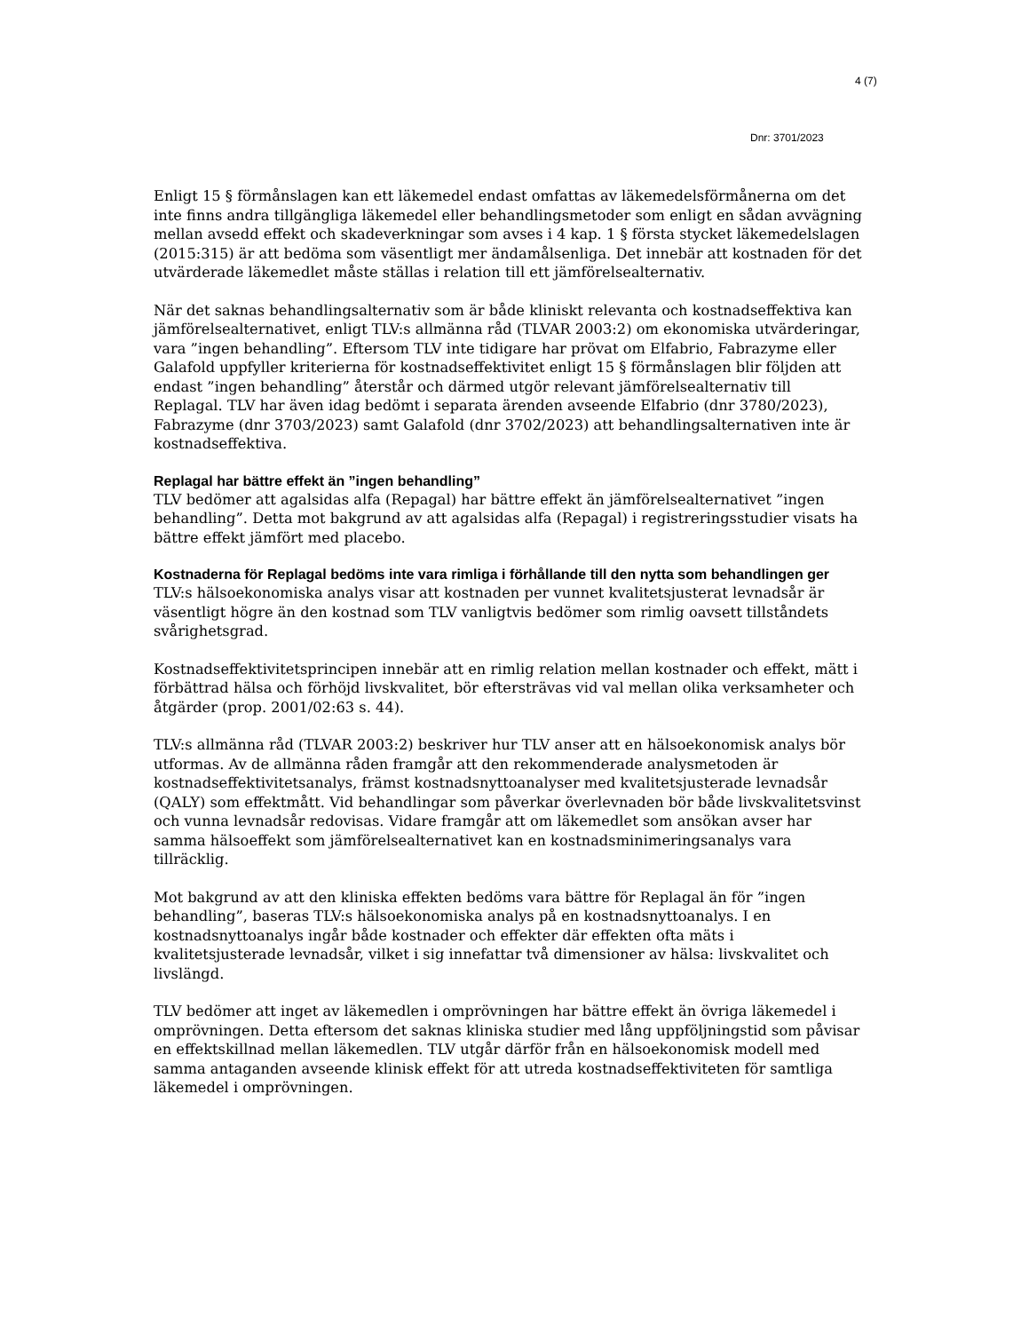4 (7)
Dnr: 3701/2023
Enligt 15 § förmånslagen kan ett läkemedel endast omfattas av läkemedelsförmånerna om det inte finns andra tillgängliga läkemedel eller behandlingsmetoder som enligt en sådan avvägning mellan avsedd effekt och skadeverkningar som avses i 4 kap. 1 § första stycket läkemedelslagen (2015:315) är att bedöma som väsentligt mer ändamålsenliga. Det innebär att kostnaden för det utvärderade läkemedlet måste ställas i relation till ett jämförelsealternativ.
När det saknas behandlingsalternativ som är både kliniskt relevanta och kostnadseffektiva kan jämförelsealternativet, enligt TLV:s allmänna råd (TLVAR 2003:2) om ekonomiska utvärderingar, vara ”ingen behandling”. Eftersom TLV inte tidigare har prövat om Elfabrio, Fabrazyme eller Galafold uppfyller kriterierna för kostnadseffektivitet enligt 15 § förmånslagen blir följden att endast ”ingen behandling” återstår och därmed utgör relevant jämförelsealternativ till Replagal. TLV har även idag bedömt i separata ärenden avseende Elfabrio (dnr 3780/2023), Fabrazyme (dnr 3703/2023) samt Galafold (dnr 3702/2023) att behandlingsalternativen inte är kostnadseffektiva.
Replagal har bättre effekt än ”ingen behandling”
TLV bedömer att agalsidas alfa (Repagal) har bättre effekt än jämförelsealternativet ”ingen behandling”. Detta mot bakgrund av att agalsidas alfa (Repagal) i registreringsstudier visats ha bättre effekt jämfört med placebo.
Kostnaderna för Replagal bedöms inte vara rimliga i förhållande till den nytta som behandlingen ger
TLV:s hälsoekonomiska analys visar att kostnaden per vunnet kvalitetsjusterat levnadsår är väsentligt högre än den kostnad som TLV vanligtvis bedömer som rimlig oavsett tillståndets svårighetsgrad.
Kostnadseffektivitetsprincipen innebär att en rimlig relation mellan kostnader och effekt, mätt i förbättrad hälsa och förhöjd livskvalitet, bör eftersträvas vid val mellan olika verksamheter och åtgärder (prop. 2001/02:63 s. 44).
TLV:s allmänna råd (TLVAR 2003:2) beskriver hur TLV anser att en hälsoekonomisk analys bör utformas. Av de allmänna råden framgår att den rekommenderade analysmetoden är kostnadseffektivitetsanalys, främst kostnadsnyttoanalyser med kvalitetsjusterade levnadsår (QALY) som effektmått. Vid behandlingar som påverkar överlevnaden bör både livskvalitetsvinst och vunna levnadsår redovisas. Vidare framgår att om läkemedlet som ansökan avser har samma hälsoeffekt som jämförelsealternativet kan en kostnadsminimeringsanalys vara tillräcklig.
Mot bakgrund av att den kliniska effekten bedöms vara bättre för Replagal än för ”ingen behandling”, baseras TLV:s hälsoekonomiska analys på en kostnadsnyttoanalys. I en kostnadsnyttoanalys ingår både kostnader och effekter där effekten ofta mäts i kvalitetsjusterade levnadsår, vilket i sig innefattar två dimensioner av hälsa: livskvalitet och livslängd.
TLV bedömer att inget av läkemedlen i omprövningen har bättre effekt än övriga läkemedel i omprövningen. Detta eftersom det saknas kliniska studier med lång uppföljningstid som påvisar en effektskillnad mellan läkemedlen. TLV utgår därför från en hälsoekonomisk modell med samma antaganden avseende klinisk effekt för att utreda kostnadseffektiviteten för samtliga läkemedel i omprövningen.